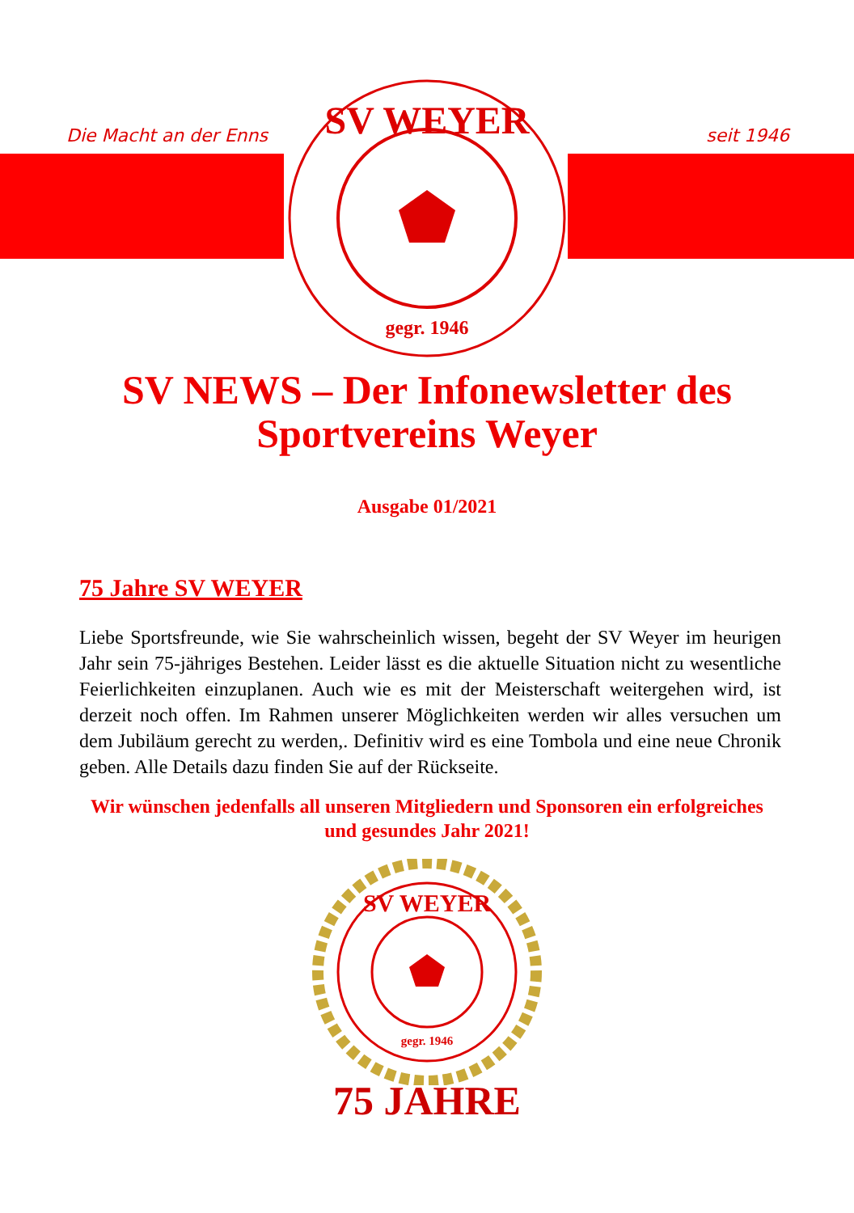Die Macht an der Enns seit 1946
SV WEYER
gegr. 1946
SV NEWS – Der Infonewsletter des Sportvereins Weyer
Ausgabe 01/2021
75 Jahre SV WEYER
Liebe Sportsfreunde, wie Sie wahrscheinlich wissen, begeht der SV Weyer im heurigen Jahr sein 75-jähriges Bestehen. Leider lässt es die aktuelle Situation nicht zu wesentliche Feierlichkeiten einzuplanen. Auch wie es mit der Meisterschaft weitergehen wird, ist derzeit noch offen. Im Rahmen unserer Möglichkeiten werden wir alles versuchen um dem Jubiläum gerecht zu werden,. Definitiv wird es eine Tombola und eine neue Chronik geben. Alle Details dazu finden Sie auf der Rückseite.
Wir wünschen jedenfalls all unseren Mitgliedern und Sponsoren ein erfolgreiches und gesundes Jahr 2021!
SV WEYER
gegr. 1946
75 JAHRE